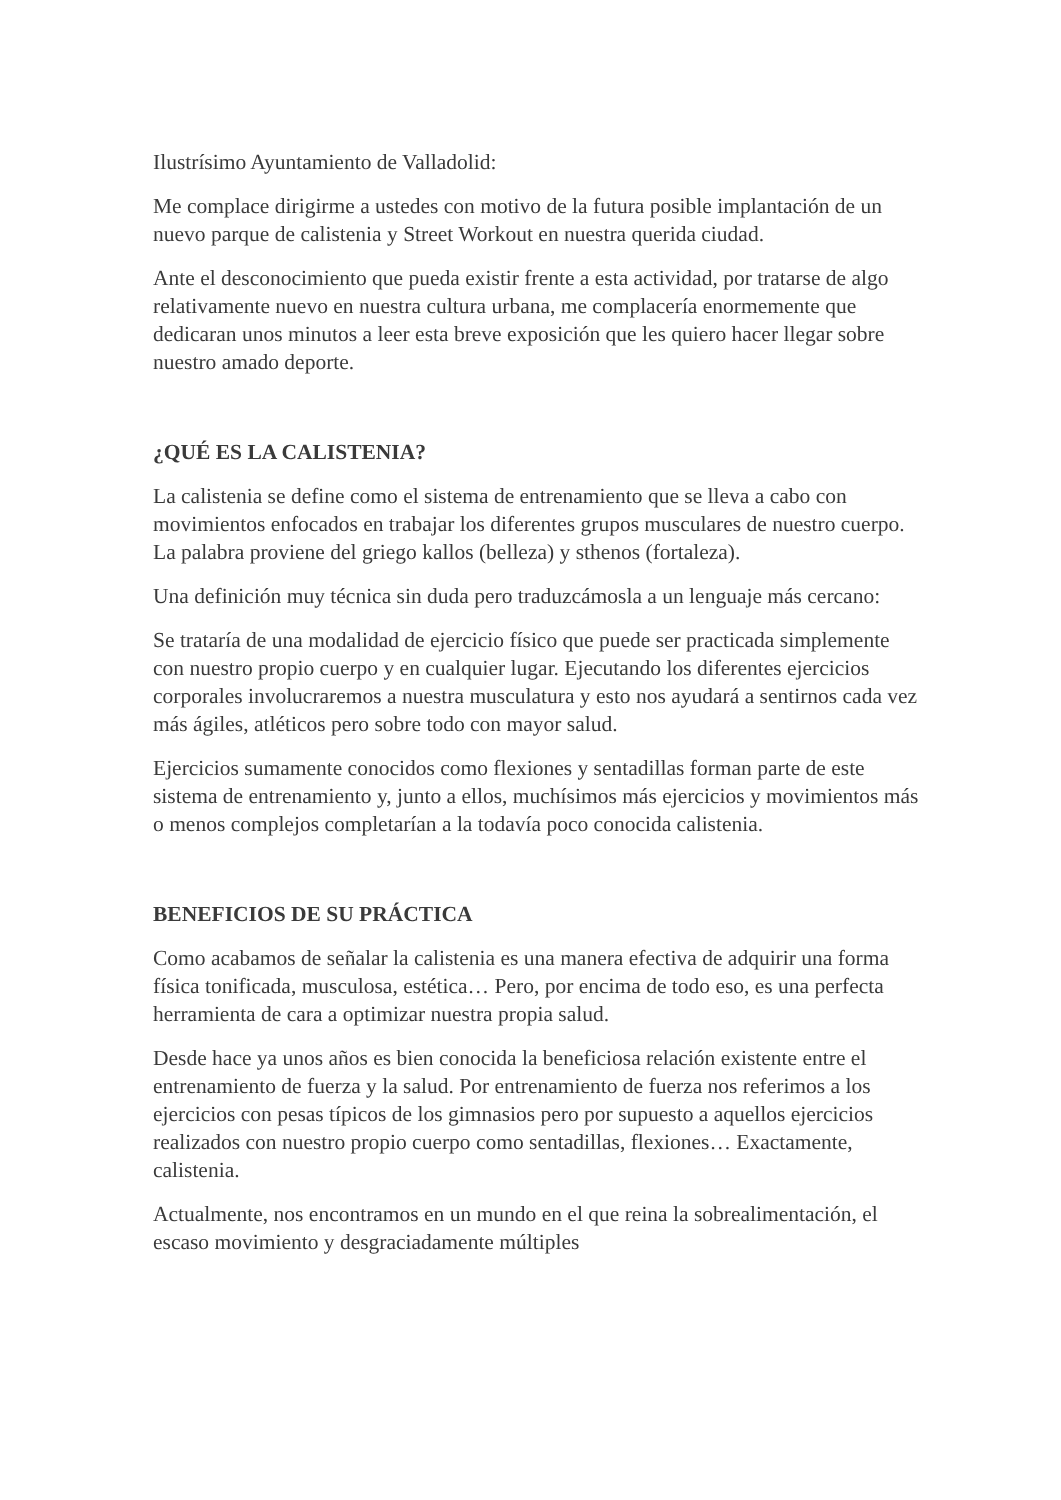Ilustrísimo Ayuntamiento de Valladolid:
Me complace dirigirme a ustedes con motivo de la futura posible implantación de un nuevo parque de calistenia y Street Workout en nuestra querida ciudad.
Ante el desconocimiento que pueda existir frente a esta actividad, por tratarse de algo relativamente nuevo en nuestra cultura urbana, me complacería enormemente que dedicaran unos minutos a leer esta breve exposición que les quiero hacer llegar sobre nuestro amado deporte.
¿QUÉ ES LA CALISTENIA?
La calistenia se define como el sistema de entrenamiento que se lleva a cabo con movimientos enfocados en trabajar los diferentes grupos musculares de nuestro cuerpo. La palabra proviene del griego kallos (belleza) y sthenos (fortaleza).
Una definición muy técnica sin duda pero traduzcámosla a un lenguaje más cercano:
Se trataría de una modalidad de ejercicio físico que puede ser practicada simplemente con nuestro propio cuerpo y en cualquier lugar. Ejecutando los diferentes ejercicios corporales involucraremos a nuestra musculatura y esto nos ayudará a sentirnos cada vez más ágiles, atléticos pero sobre todo con mayor salud.
Ejercicios sumamente conocidos como flexiones y sentadillas forman parte de este sistema de entrenamiento y, junto a ellos, muchísimos más ejercicios y movimientos más o menos complejos completarían a la todavía poco conocida calistenia.
BENEFICIOS DE SU PRÁCTICA
Como acabamos de señalar la calistenia es una manera efectiva de adquirir una forma física tonificada, musculosa, estética… Pero, por encima de todo eso, es una perfecta herramienta de cara a optimizar nuestra propia salud.
Desde hace ya unos años es bien conocida la beneficiosa relación existente entre el entrenamiento de fuerza y la salud. Por entrenamiento de fuerza nos referimos a los ejercicios con pesas típicos de los gimnasios pero por supuesto a aquellos ejercicios realizados con nuestro propio cuerpo como sentadillas, flexiones… Exactamente, calistenia.
Actualmente, nos encontramos en un mundo en el que reina la sobrealimentación, el escaso movimiento y desgraciadamente múltiples